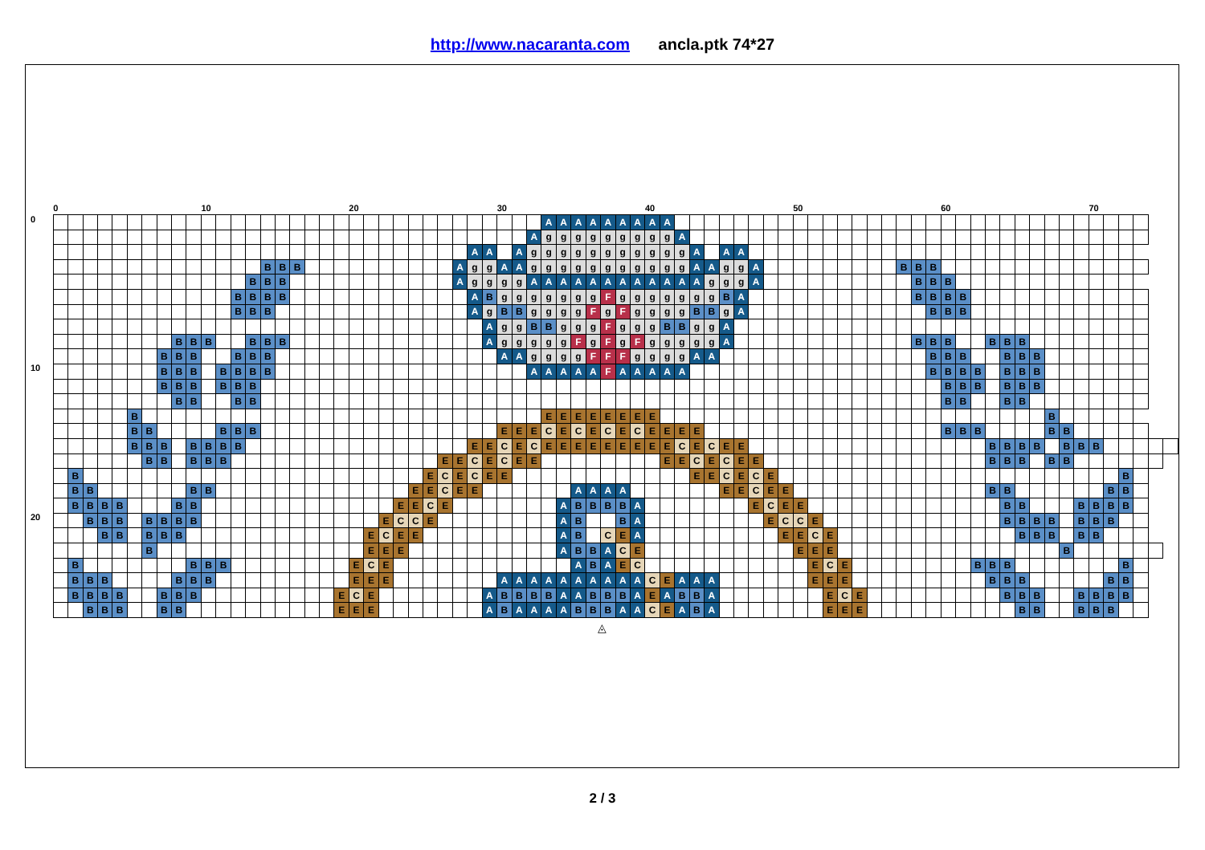http://www.nacaranta.com ancla.ptk 74*27
| | 0 | | | | | | | | | | 10 | | | | | | | | | | 20 | | | | | | | | | | 30 | | | | | | | | | | 40 | | | | | | | | | | 50 | | | | | | | | | | 60 | | | | | | | | | | 70 | | | | | |
| 0 | | | | | | | | | | | | | | | | | | | | | | | | | | | | | | | | | | A | A | A | A | A | A | A | A | A | | | | | | | | | | | | | | | | | | | | | | | | | | | | | | | | | | |
| | | | | | | | | | | | | | | | | | | | | | | | | | | | | | | | | | A | g | g | g | g | g | g | g | g | g | A | | | | | | | | | | | | | | | | | | | | | | | | | | | | | | | | | |
| | | | | | | | | | | | | | | | | | | | | | | | | | | | | | A | A | | A | g | g | g | g | g | g | g | g | g | g | g | A | | A | A | | | | | | | | | | | | | | | | | | | | | | | | | | | | | |
| | | | | | | | | | | | | | | | B | B | B | | | | | | | | | | | A | g | g | A | A | g | g | g | g | g | g | g | g | g | g | g | A | A | g | g | A | | | | | | | | | | B | B | B | | | | | | | | | | | | | | | | |
| | | | | | | | | | | | | | | B | B | B | | | | | | | | | | | | A | g | g | g | g | A | A | A | A | A | A | A | A | A | A | A | A | g | g | g | A | | | | | | | | | | | B | B | B | | | | | | | | | | | | | | | |
| | | | | | | | | | | | | | B | B | B | B | | | | | | | | | | | | | A | B | g | g | g | g | g | g | g | F | g | g | g | g | g | g | g | B | A | | | | | | | | | | | | B | B | B | B | | | | | | | | | | | | | | |
| | | | | | | | | | | | | | B | B | B | | | | | | | | | | | | | | A | g | B | B | g | g | g | g | F | g | F | g | g | g | g | B | B | g | A | | | | | | | | | | | | | B | B | B | | | | | | | | | | | | | | |
| | | | | | | | | | | | | | | | | | | | | | | | | | | | | | | A | g | g | B | B | g | g | g | F | g | g | g | B | B | g | g | A | | | | | | | | | | | | | | | | | | | | | | | | | | | | | | |
| | | | | | | | | | B | B | B | | | B | B | B | | | | | | | | | | | | | | A | g | g | g | g | g | F | g | F | g | F | g | g | g | g | g | A | | | | | | | | | | | | | B | B | B | | | B | B | B | | | | | | | | | | |
| | | | | | | | | B | B | B | | | B | B | B | | | | | | | | | | | | | | | | A | A | g | g | g | g | F | F | F | g | g | g | g | A | A | | | | | | | | | | | | | | | B | B | B | | | B | B | B | | | | | | | | | |
| 10 | | | | | | | | B | B | B | | B | B | B | B | | | | | | | | | | | | | | | | | | A | A | A | A | A | F | A | A | A | A | A | | | | | | | | | | | | | | | | | B | B | B | B | | B | B | B | | | | | | | | | |
| | | | | | | | | B | B | B | | B | B | B | | | | | | | | | | | | | | | | | | | | | | | | | | | | | | | | | | | | | | | | | | | | | | | B | B | B | | B | B | B | | | | | | | | | |
| | | | | | | | | | B | B | | | B | B | | | | | | | | | | | | | | | | | | | | | | | | | | | | | | | | | | | | | | | | | | | | | | | B | B | | | B | B | | | | | | | | | | |
| | | | | | | B | | | | | | | | | | | | | | | | | | | | | | | | | | | | E | E | E | E | E | E | E | E | | | | | | | | | | | | | | | | | | | | | | | | | | | B | | | | | | | | |
| | | | | | | B | B | | | | | B | B | B | | | | | | | | | | | | | | | | | E | E | E | C | E | C | E | C | E | C | E | E | E | E | | | | | | | | | | | | | | | | | B | B | B | | | | | B | B | | | | | | | |
| | | | | | | B | B | B | | B | B | B | B | | | | | | | | | | | | | | | | E | E | C | E | C | E | E | E | E | E | E | E | E | E | C | E | C | E | E | | | | | | | | | | | | | | | | | B | B | B | B | | B | B | B | | | | | |
| | | | | | | | B | B | | B | B | B | | | | | | | | | | | | | | | E | E | C | E | C | E | E | | | | | | | | | E | E | C | E | C | E | E | | | | | | | | | | | | | | | | B | B | B | | B | B | | | | | | | |
| | | B | | | | | | | | | | | | | | | | | | | | | | | | E | C | E | C | E | E | | | | | | | | | | | | | E | E | C | E | C | E | | | | | | | | | | | | | | | | | | | | | | | | B | | | |
| | | B | B | | | | | | | B | B | | | | | | | | | | | | | | E | E | C | E | E | | | | | | | A | A | A | A | | | | | | | E | E | C | E | E | | | | | | | | | | | | | | B | B | | | | | | | B | B | | | |
| | | B | B | B | B | | | | B | B | | | | | | | | | | | | | | E | E | C | E | | | | | | | | A | B | B | B | B | A | | | | | | | | E | C | E | E | | | | | | | | | | | | | | B | B | | | | B | B | B | B | | | |
| 20 | | | B | B | B | | B | B | B | B | | | | | | | | | | | | | E | C | C | E | | | | | | | | | A | B | | | B | A | | | | | | | | | E | C | C | E | | | | | | | | | | | | | B | B | B | B | | B | B | B | | | | |
| | | | | B | B | | B | B | B | | | | | | | | | | | | | E | C | E | E | | | | | | | | | | A | B | | C | E | A | | | | | | | | | | E | E | C | E | | | | | | | | | | | | | B | B | B | | B | B | | | | | |
| | | | | | | | B | | | | | | | | | | | | | | | E | E | E | | | | | | | | | | | A | B | B | A | C | E | | | | | | | | | | | E | E | E | | | | | | | | | | | | | | | | B | | | | | | | |
| | | B | | | | | | | | B | B | B | | | | | | | | | E | C | E | | | | | | | | | | | | | A | B | A | E | C | | | | | | | | | | | | E | C | E | | | | | | | | | B | B | B | | | | | | | | B | | | |
| | | B | B | B | | | | | B | B | B | | | | | | | | | | E | E | E | | | | | | | | A | A | A | A | A | A | A | A | A | A | C | E | A | A | A | | | | | | | E | E | E | | | | | | | | | | B | B | B | | | | | | B | B | | | |
| | | B | B | B | B | | | B | B | B | | | | | | | | | | E | C | E | | | | | | | | A | B | B | B | B | A | A | B | B | B | A | E | A | B | B | A | | | | | | | | E | C | E | | | | | | | | | | B | B | B | | | B | B | B | B | | | |
| | | | B | B | B | | | B | B | | | | | | | | | | | E | E | E | | | | | | | | A | B | A | A | A | A | B | B | B | A | A | C | E | A | B | A | | | | | | | | E | E | E | | | | | | | | | | | B | B | | | B | B | B | | | | |
◬
2 / 3